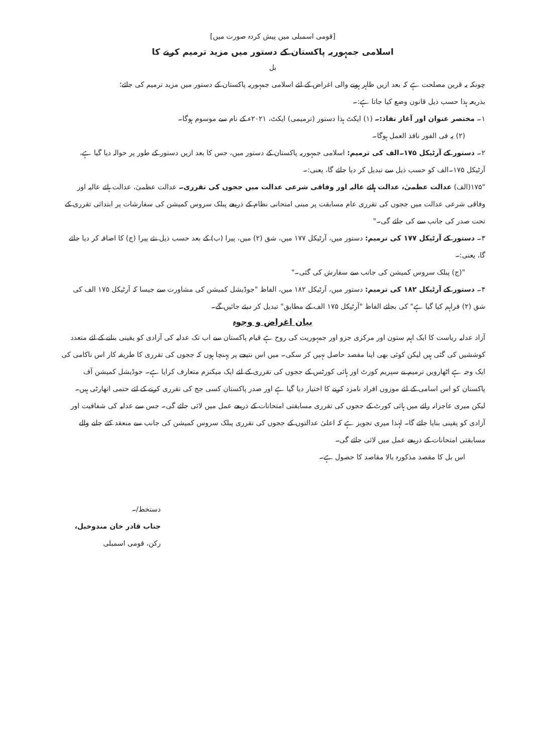[قومی اسمبلی میں پیش کردہ صورت میں]
اسلامی جمہوریہ پاکستان کے دستور میں مزید ترمیم کرنے کا
بل
چونکہ یہ قرین مصلحت ہے کہ بعد ازیں ظاہر ہونے والی اغراض کے لئے اسلامی جمہوریہ پاکستان کے دستور میں مزید ترمیم کی جائے؛
بذریعہ ہذا حسب ذیل قانون وضع کیا جاتا ہے:۔
۱۔ مختصر عنوان اور آغاز نفاذ:۔ (۱) ایکٹ ہذا دستور (ترمیمی) ایکٹ، ۲۰۲۱ء کے نام سے موسوم ہوگا۔
(۲) یہ فی الفور نافذ العمل ہوگا۔
۲۔ دستور کے آرٹیکل ۱۷۵۔الف کی ترمیم: اسلامی جمہوریہ پاکستان کے دستور میں، جس کا بعد ازیں دستور کے طور پر حوالہ دیا گیا ہے، آرٹیکل ۱۷۵۔الف کو حسب ذیل سے تبدیل کر دیا جائے گا، یعنی:۔
"۱۷۵(الف) عدالت عظمیٰ، عدالت ہائے عالیہ اور وفاقی شرعی عدالت میں ججوں کی تقرری۔ عدالت عظمیٰ، عدالت ہائے عالیہ اور وفاقی شرعی عدالت میں ججوں کی تقرری عام مسابقت پر مبنی امتحانی نظام کے ذریعے پبلک سروس کمیشن کی سفارشات پر ابتدائی تقرری کے تحت صدر کی جانب سے کی جائے گی۔"
۳۔ دستور کے آرٹیکل ۱۷۷ کی ترمیم: دستور میں، آرٹیکل ۱۷۷ میں، شق (۲) میں، پیرا (ب) کے بعد حسب ذیل نئے پیرا (ج) کا اضافہ کر دیا جائے گا، یعنی:۔
"(ج) پبلک سروس کمیشن کی جانب سے سفارش کی گئی۔"
۴۔ دستور کے آرٹیکل ۱۸۲ کی ترمیم: دستور میں، آرٹیکل ۱۸۲ میں، الفاظ "جوڈیشل کمیشن کی مشاورت سے جیسا کہ آرٹیکل ۱۷۵ الف کی شق (۲) فراہم کیا گیا ہے" کی بجائے الفاظ "آرٹیکل ۱۷۵ الف کے مطابق" تبدیل کر دیئے جائیں گے۔
بیان اغراض و وجوہ
آزاد عدلیہ ریاست کا ایک اہم ستون اور مرکزی جزو اور جمہوریت کی روح ہے قیام پاکستان سے اب تک عدلیہ کی آزادی کو یقینی بنانے کے لئے متعدد کوششیں کی گئی ہیں لیکن کوئی بھی اپنا مقصد حاصل نہیں کر سکی۔ میں اس نتیجے پر پہنچا ہوں کہ ججوں کی تقرری کا طریقہ کار اس ناکامی کی ایک وجہ ہے اٹھارویں ترمیم نے سپریم کورٹ اور ہائی کورٹس کے ججوں کی تقرری کے لئے ایک میکنزم متعارف کرایا ہے۔ جوڈیشل کمیشن آف پاکستان کو اس اسامی کے لئے موزوں افراد نامزد کرنے کا اختیار دیا گیا ہے اور صدر پاکستان کسی جج کی تقرری کرنے کے لئے حتمی اتھارٹی ہیں۔ لیکن میری عاجزانہ رائے میں ہائی کورٹ کے ججوں کی تقرری مسابقتی امتحانات کے ذریعے عمل میں لائی جائے گی۔ جس سے عدلیہ کی شفافیت اور آزادی کو یقینی بنایا جائے گا۔ لہٰذا میری تجویز ہے کہ اعلیٰ عدالتوں کے ججوں کی تقرری پبلک سروس کمیشن کی جانب سے منعقد کئے جانے والے مسابقتی امتحانات کے ذریعے عمل میں لائی جائے گی۔
اس بل کا مقصد مذکورہ بالا مقاصد کا حصول ہے۔
دستخط/۔
جناب قادر خان مندوخیل،
رکن، قومی اسمبلی